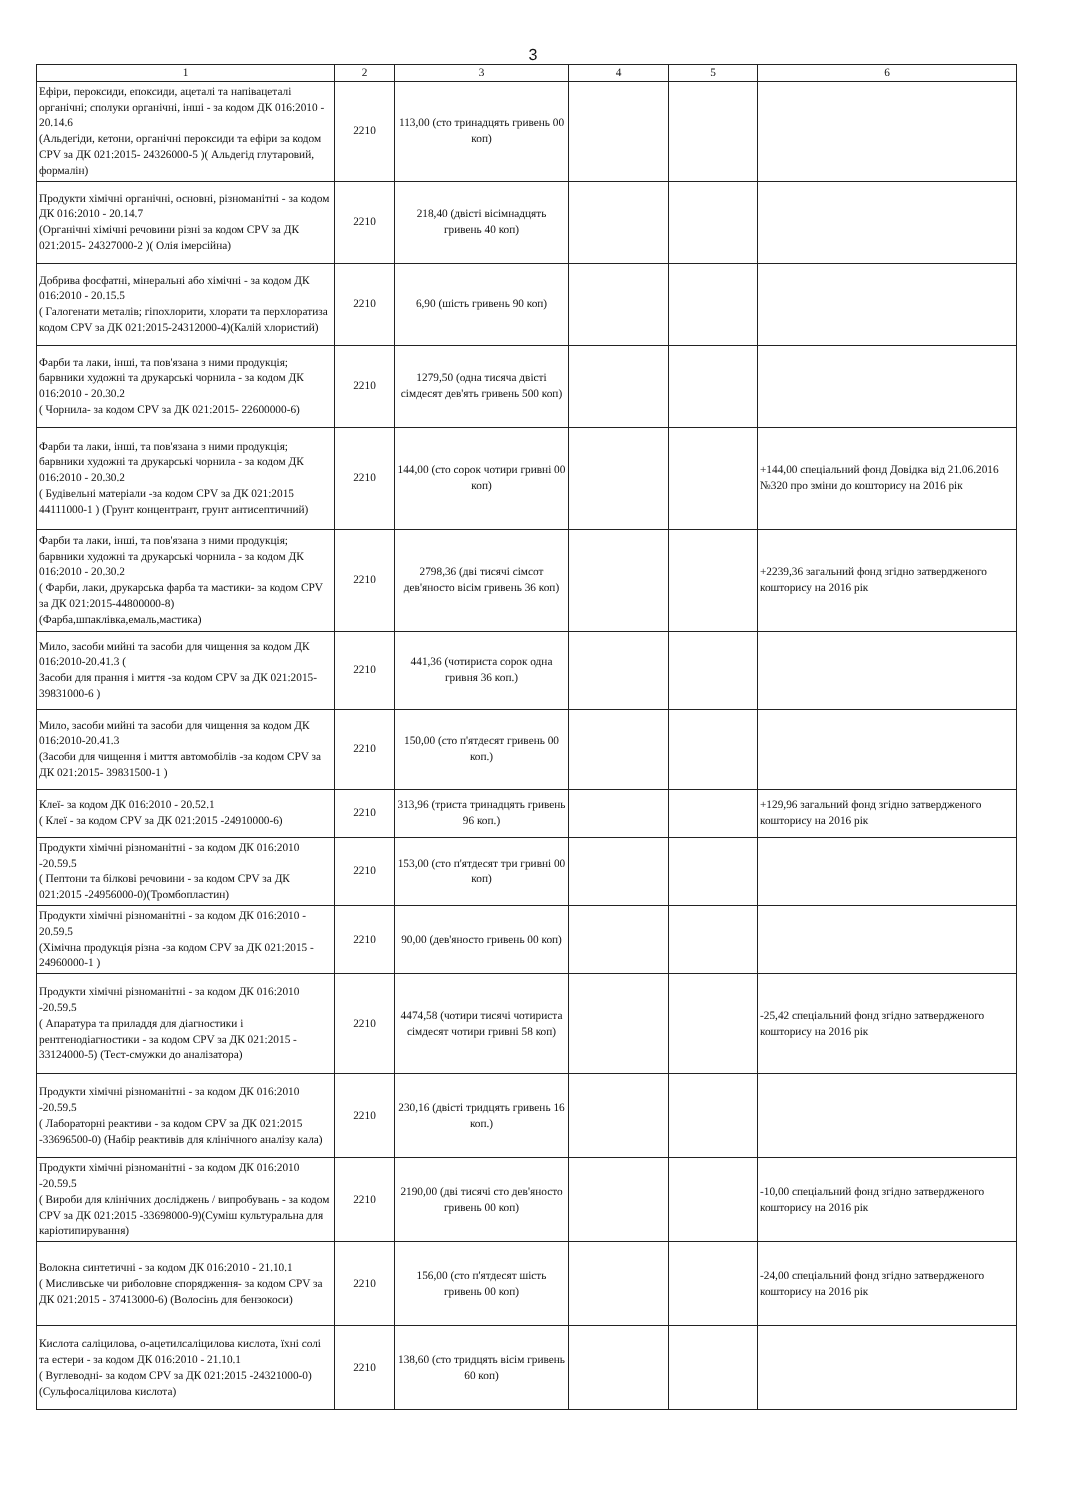3
| 1 | 2 | 3 | 4 | 5 | 6 |
| --- | --- | --- | --- | --- | --- |
| Ефіри, пероксиди, епоксиди, ацеталі та напівацеталі органічні; сполуки органічні, інші - за кодом ДК 016:2010 - 20.14.6 (Альдегіди, кетони, органічні пероксиди та ефіри за кодом CPV за ДК 021:2015- 24326000-5 )( Альдегід глутаровий, формалін) | 2210 | 113,00 (сто тринадцять гривень 00 коп) | | | |
| Продукти хімічні органічні, основні, різноманітні - за кодом ДК 016:2010 - 20.14.7 (Органічні хімічні речовини різні за кодом CPV за ДК 021:2015- 24327000-2 )( Олія імерсійна) | 2210 | 218,40 (двісті вісімнадцять гривень 40 коп) | | | |
| Добрива фосфатні, мінеральні або хімічні - за кодом ДК 016:2010 - 20.15.5 ( Галогенати металів; гіпохлорити, хлорати та перхлоратиза кодом CPV за ДК 021:2015-24312000-4)(Калій хлористий) | 2210 | 6,90 (шість гривень 90 коп) | | | |
| Фарби та лаки, інші, та пов'язана з ними продукція; барвники художні та друкарські чорнила - за кодом ДК 016:2010 - 20.30.2 ( Чорнила- за кодом CPV за ДК 021:2015- 22600000-6) | 2210 | 1279,50 (одна тисяча двісті сімдесят дев'ять гривень 500 коп) | | | |
| Фарби та лаки, інші, та пов'язана з ними продукція; барвники художні та друкарські чорнила - за кодом ДК 016:2010 - 20.30.2 ( Будівельні матеріали -за кодом CPV за ДК 021:2015 44111000-1 ) (Грунт концентрант, грунт антисептичний) | 2210 | 144,00 (сто сорок чотири гривні 00 коп) | | | +144,00 спеціальний фонд Довідка від 21.06.2016 №320 про зміни до кошторису на 2016 рік |
| Фарби та лаки, інші, та пов'язана з ними продукція; барвники художні та друкарські чорнила - за кодом ДК 016:2010 - 20.30.2 ( Фарби, лаки, друкарська фарба та мастики- за кодом CPV за ДК 021:2015-44800000-8) (Фарба,шпаклівка,емаль,мастика) | 2210 | 2798,36 (дві тисячі сімсот дев'яносто вісім гривень 36 коп) | | | +2239,36 загальний фонд згідно затвердженого кошторису на 2016 рік |
| Мило, засоби мийні та засоби для чищення за кодом ДК 016:2010-20.41.3 ( Засоби для прання і миття -за кодом CPV за ДК 021:2015- 39831000-6 ) | 2210 | 441,36 (чотириста сорок одна гривня 36 коп.) | | | |
| Мило, засоби мийні та засоби для чищення за кодом ДК 016:2010-20.41.3 (Засоби для чищення і миття автомобілів -за кодом CPV за ДК 021:2015- 39831500-1 ) | 2210 | 150,00 (сто п'ятдесят гривень 00 коп.) | | | |
| Клеї- за кодом ДК 016:2010 - 20.52.1 ( Клеї - за кодом CPV за ДК 021:2015 -24910000-6) | 2210 | 313,96 (триста тринадцять гривень 96 коп.) | | | +129,96 загальний фонд згідно затвердженого кошторису на 2016 рік |
| Продукти хімічні різноманітні - за кодом ДК 016:2010 -20.59.5 ( Пептони та білкові речовини - за кодом CPV за ДК 021:2015 -24956000-0)(Тромбопластин) | 2210 | 153,00 (сто п'ятдесят три гривні 00 коп) | | | |
| Продукти хімічні різноманітні - за кодом ДК 016:2010 - 20.59.5 (Хімічна продукція різна -за кодом CPV за ДК 021:2015 - 24960000-1 ) | 2210 | 90,00 (дев'яносто гривень 00 коп) | | | |
| Продукти хімічні різноманітні - за кодом ДК 016:2010 -20.59.5 ( Апаратура та приладдя для діагностики і рентгенодіагностики - за кодом CPV за ДК 021:2015 - 33124000-5) (Тест-смужки до аналізатора) | 2210 | 4474,58 (чотири тисячі чотириста сімдесят чотири гривні 58 коп) | | | -25,42 спеціальний фонд згідно затвердженого кошторису на 2016 рік |
| Продукти хімічні різноманітні - за кодом ДК 016:2010 -20.59.5 ( Лабораторні реактиви - за кодом CPV за ДК 021:2015 -33696500-0) (Набір реактивів для клінічного аналізу кала) | 2210 | 230,16 (двісті тридцять гривень 16 коп.) | | | |
| Продукти хімічні різноманітні - за кодом ДК 016:2010 -20.59.5 ( Вироби для клінічних досліджень / випробувань - за кодом CPV за ДК 021:2015 -33698000-9)(Суміш культуральна для каріотипирування) | 2210 | 2190,00 (дві тисячі сто дев'яносто гривень 00 коп) | | | -10,00 спеціальний фонд згідно затвердженого кошторису на 2016 рік |
| Волокна синтетичні - за кодом ДК 016:2010 - 21.10.1 ( Мисливське чи риболовне спорядження- за кодом CPV за ДК 021:2015 - 37413000-6) (Волосінь для бензокоси) | 2210 | 156,00 (сто п'ятдесят шість гривень 00 коп) | | | -24,00 спеціальний фонд згідно затвердженого кошторису на 2016 рік |
| Кислота саліцилова, о-ацетилсаліцилова кислота, їхні солі та естери - за кодом ДК 016:2010 - 21.10.1 ( Вуглеводні- за кодом CPV за ДК 021:2015 -24321000-0) (Сульфосаліцилова кислота) | 2210 | 138,60 (сто тридцять вісім гривень 60 коп) | | | |